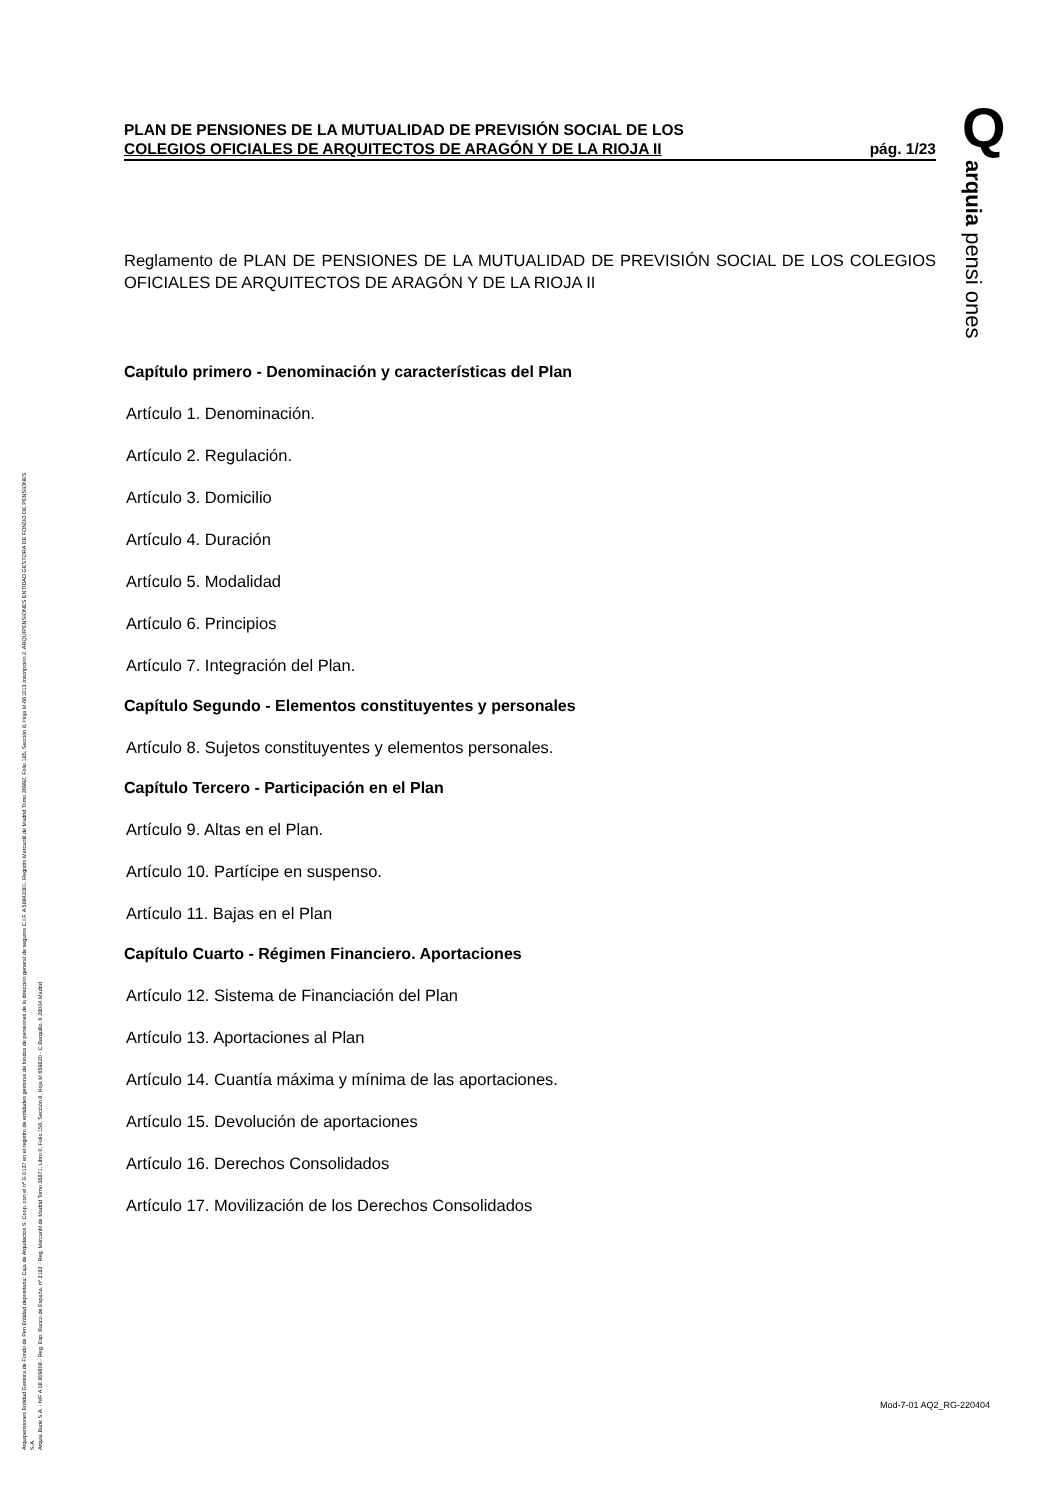Q
arquia pensi ones
Arquipensiones Entidad Gestora de Fondo de Pen Entidad depositaria: Caja de Arquitectos S. Coop. con el nº G 0137 en el registro de entidades gestoras de fondos de pensiones de la dirección general de seguros C.I.F. A 58843301. Registro Mercantil de Madrid Tomo 36992, Folio 185, Sección 8, Hoja M-661013 Inscripción 2. ARQUIPENSIONES ENTIDAD GESTORA DE FONDO DE PENSIONES S.A.
Arquia Bank S.A. - NIF A 08 809808 - Reg. Esp. Banco de España, nº 3183 - Reg. Mercantil de Madrid Tomo 36871, Libro 0, Folio 156, Sección 8, Hoja M 659820 - C Barquillo, 6 28004 Madrid
PLAN DE PENSIONES DE LA MUTUALIDAD DE PREVISIÓN SOCIAL DE LOS
COLEGIOS OFICIALES DE ARQUITECTOS DE ARAGÓN Y DE LA RIOJA II
pág. 1/23
Reglamento de PLAN DE PENSIONES DE LA MUTUALIDAD DE PREVISIÓN SOCIAL DE LOS COLEGIOS OFICIALES DE ARQUITECTOS DE ARAGÓN Y DE LA RIOJA II
Capítulo primero - Denominación y características del Plan
Artículo 1. Denominación.
Artículo 2. Regulación.
Artículo 3. Domicilio
Artículo 4. Duración
Artículo 5. Modalidad
Artículo 6. Principios
Artículo 7. Integración del Plan.
Capítulo Segundo - Elementos constituyentes y personales
Artículo 8. Sujetos constituyentes y elementos personales.
Capítulo Tercero - Participación en el Plan
Artículo 9. Altas en el Plan.
Artículo 10. Partícipe en suspenso.
Artículo 11. Bajas en el Plan
Capítulo Cuarto - Régimen Financiero. Aportaciones
Artículo 12. Sistema de Financiación del Plan
Artículo 13. Aportaciones al Plan
Artículo 14. Cuantía máxima y mínima de las aportaciones.
Artículo 15. Devolución de aportaciones
Artículo 16. Derechos Consolidados
Artículo 17. Movilización de los Derechos Consolidados
Mod-7-01 AQ2_RG-220404